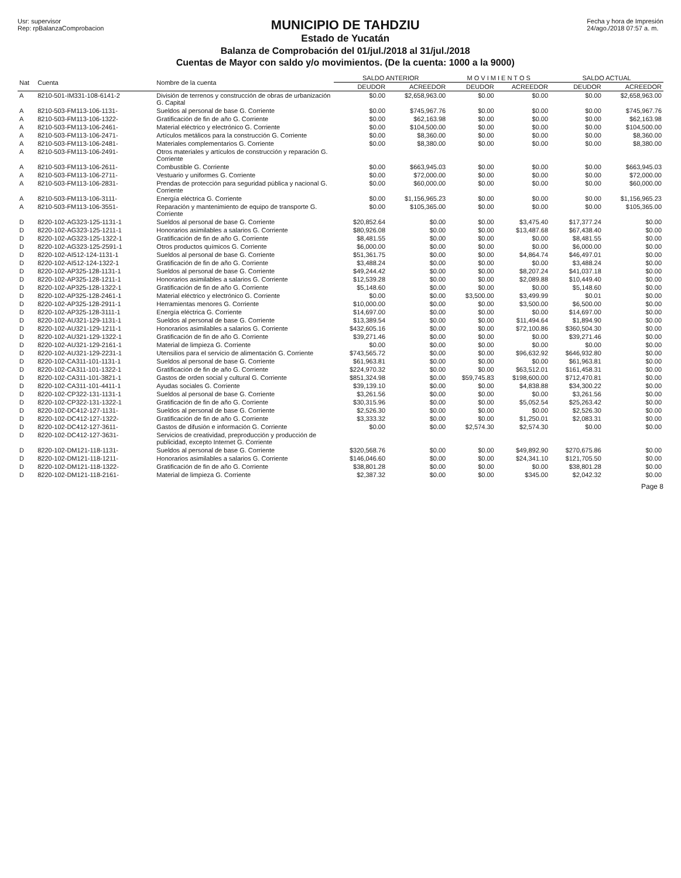Usr: supervisor
Rep: rpBalanzaComprobacion
MUNICIPIO DE TAHDZIU
Estado de Yucatán
Balanza de Comprobación del 01/jul./2018 al 31/jul./2018
Cuentas de Mayor con saldo y/o movimientos. (De la cuenta: 1000 a la 9000)
Fecha y hora de Impresión
24/ago./2018 07:57 a. m.
| Nat | Cuenta | Nombre de la cuenta | SALDO ANTERIOR | | M O V I M I E N T O S | | SALDO ACTUAL | |
| --- | --- | --- | --- | --- | --- | --- | --- | --- |
| | | | DEUDOR | ACREEDOR | DEUDOR | ACREEDOR | DEUDOR | ACREEDOR |
| A | 8210-501-IM331-108-6141-2 | División de terrenos y construcción de obras de urbanización G. Capital | $0.00 | $2,658,963.00 | $0.00 | $0.00 | $0.00 | $2,658,963.00 |
| A | 8210-503-FM113-106-1131- | Sueldos al personal de base G. Corriente | $0.00 | $745,967.76 | $0.00 | $0.00 | $0.00 | $745,967.76 |
| A | 8210-503-FM113-106-1322- | Gratificación de fin de año G. Corriente | $0.00 | $62,163.98 | $0.00 | $0.00 | $0.00 | $62,163.98 |
| A | 8210-503-FM113-106-2461- | Material eléctrico y electrónico G. Corriente | $0.00 | $104,500.00 | $0.00 | $0.00 | $0.00 | $104,500.00 |
| A | 8210-503-FM113-106-2471- | Artículos metálicos para la construcción G. Corriente | $0.00 | $8,360.00 | $0.00 | $0.00 | $0.00 | $8,360.00 |
| A | 8210-503-FM113-106-2481- | Materiales complementarios G. Corriente | $0.00 | $8,380.00 | $0.00 | $0.00 | $0.00 | $8,380.00 |
| A | 8210-503-FM113-106-2491- | Otros materiales y artículos de construcción y reparación G. Corriente | | | | | | |
| A | 8210-503-FM113-106-2611- | Combustible G. Corriente | $0.00 | $663,945.03 | $0.00 | $0.00 | $0.00 | $663,945.03 |
| A | 8210-503-FM113-106-2711- | Vestuario y uniformes G. Corriente | $0.00 | $72,000.00 | $0.00 | $0.00 | $0.00 | $72,000.00 |
| A | 8210-503-FM113-106-2831- | Prendas de protección para seguridad pública y nacional G. Corriente | $0.00 | $60,000.00 | $0.00 | $0.00 | $0.00 | $60,000.00 |
| A | 8210-503-FM113-106-3111- | Energía eléctrica G. Corriente | $0.00 | $1,156,965.23 | $0.00 | $0.00 | $0.00 | $1,156,965.23 |
| A | 8210-503-FM113-106-3551- | Reparación y mantenimiento de equipo de transporte G. Corriente | $0.00 | $105,365.00 | $0.00 | $0.00 | $0.00 | $105,365.00 |
| D | 8220-102-AG323-125-1131-1 | Sueldos al personal de base G. Corriente | $20,852.64 | $0.00 | $0.00 | $3,475.40 | $17,377.24 | $0.00 |
| D | 8220-102-AG323-125-1211-1 | Honorarios asimilables a salarios G. Corriente | $80,926.08 | $0.00 | $0.00 | $13,487.68 | $67,438.40 | $0.00 |
| D | 8220-102-AG323-125-1322-1 | Gratificación de fin de año G. Corriente | $8,481.55 | $0.00 | $0.00 | $0.00 | $8,481.55 | $0.00 |
| D | 8220-102-AG323-125-2591-1 | Otros productos químicos G. Corriente | $6,000.00 | $0.00 | $0.00 | $0.00 | $6,000.00 | $0.00 |
| D | 8220-102-AI512-124-1131-1 | Sueldos al personal de base G. Corriente | $51,361.75 | $0.00 | $0.00 | $4,864.74 | $46,497.01 | $0.00 |
| D | 8220-102-AI512-124-1322-1 | Gratificación de fin de año G. Corriente | $3,488.24 | $0.00 | $0.00 | $0.00 | $3,488.24 | $0.00 |
| D | 8220-102-AP325-128-1131-1 | Sueldos al personal de base G. Corriente | $49,244.42 | $0.00 | $0.00 | $8,207.24 | $41,037.18 | $0.00 |
| D | 8220-102-AP325-128-1211-1 | Honorarios asimilables a salarios G. Corriente | $12,539.28 | $0.00 | $0.00 | $2,089.88 | $10,449.40 | $0.00 |
| D | 8220-102-AP325-128-1322-1 | Gratificación de fin de año G. Corriente | $5,148.60 | $0.00 | $0.00 | $0.00 | $5,148.60 | $0.00 |
| D | 8220-102-AP325-128-2461-1 | Material eléctrico y electrónico G. Corriente | $0.00 | $0.00 | $3,500.00 | $3,499.99 | $0.01 | $0.00 |
| D | 8220-102-AP325-128-2911-1 | Herramientas menores G. Corriente | $10,000.00 | $0.00 | $0.00 | $3,500.00 | $6,500.00 | $0.00 |
| D | 8220-102-AP325-128-3111-1 | Energía eléctrica G. Corriente | $14,697.00 | $0.00 | $0.00 | $0.00 | $14,697.00 | $0.00 |
| D | 8220-102-AU321-129-1131-1 | Sueldos al personal de base G. Corriente | $13,389.54 | $0.00 | $0.00 | $11,494.64 | $1,894.90 | $0.00 |
| D | 8220-102-AU321-129-1211-1 | Honorarios asimilables a salarios G. Corriente | $432,605.16 | $0.00 | $0.00 | $72,100.86 | $360,504.30 | $0.00 |
| D | 8220-102-AU321-129-1322-1 | Gratificación de fin de año G. Corriente | $39,271.46 | $0.00 | $0.00 | $0.00 | $39,271.46 | $0.00 |
| D | 8220-102-AU321-129-2161-1 | Material de limpieza G. Corriente | $0.00 | $0.00 | $0.00 | $0.00 | $0.00 | $0.00 |
| D | 8220-102-AU321-129-2231-1 | Utensilios para el servicio de alimentación G. Corriente | $743,565.72 | $0.00 | $0.00 | $96,632.92 | $646,932.80 | $0.00 |
| D | 8220-102-CA311-101-1131-1 | Sueldos al personal de base G. Corriente | $61,963.81 | $0.00 | $0.00 | $0.00 | $61,963.81 | $0.00 |
| D | 8220-102-CA311-101-1322-1 | Gratificación de fin de año G. Corriente | $224,970.32 | $0.00 | $0.00 | $63,512.01 | $161,458.31 | $0.00 |
| D | 8220-102-CA311-101-3821-1 | Gastos de orden social y cultural G. Corriente | $851,324.98 | $0.00 | $59,745.83 | $198,600.00 | $712,470.81 | $0.00 |
| D | 8220-102-CA311-101-4411-1 | Ayudas sociales G. Corriente | $39,139.10 | $0.00 | $0.00 | $4,838.88 | $34,300.22 | $0.00 |
| D | 8220-102-CP322-131-1131-1 | Sueldos al personal de base G. Corriente | $3,261.56 | $0.00 | $0.00 | $0.00 | $3,261.56 | $0.00 |
| D | 8220-102-CP322-131-1322-1 | Gratificación de fin de año G. Corriente | $30,315.96 | $0.00 | $0.00 | $5,052.54 | $25,263.42 | $0.00 |
| D | 8220-102-DC412-127-1131- | Sueldos al personal de base G. Corriente | $2,526.30 | $0.00 | $0.00 | $0.00 | $2,526.30 | $0.00 |
| D | 8220-102-DC412-127-1322- | Gratificación de fin de año G. Corriente | $3,333.32 | $0.00 | $0.00 | $1,250.01 | $2,083.31 | $0.00 |
| D | 8220-102-DC412-127-3611- | Gastos de difusión e información G. Corriente | $0.00 | $0.00 | $2,574.30 | $2,574.30 | $0.00 | $0.00 |
| D | 8220-102-DC412-127-3631- | Servicios de creatividad, preproducción y producción de publicidad, excepto Internet G. Corriente | | | | | | |
| D | 8220-102-DM121-118-1131- | Sueldos al personal de base G. Corriente | $320,568.76 | $0.00 | $0.00 | $49,892.90 | $270,675.86 | $0.00 |
| D | 8220-102-DM121-118-1211- | Honorarios asimilables a salarios G. Corriente | $146,046.60 | $0.00 | $0.00 | $24,341.10 | $121,705.50 | $0.00 |
| D | 8220-102-DM121-118-1322- | Gratificación de fin de año G. Corriente | $38,801.28 | $0.00 | $0.00 | $0.00 | $38,801.28 | $0.00 |
| D | 8220-102-DM121-118-2161- | Material de limpieza G. Corriente | $2,387.32 | $0.00 | $0.00 | $345.00 | $2,042.32 | $0.00 |
Page 8